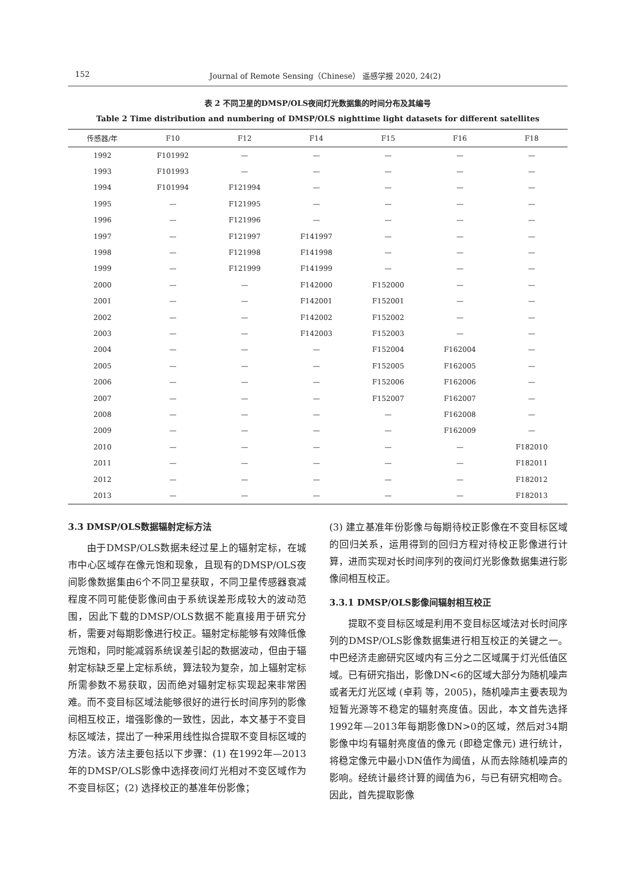152 Journal of Remote Sensing（Chinese） 遥感学报 2020, 24(2)
表 2 不同卫星的DMSP/OLS夜间灯光数据集的时间分布及其编号
Table 2 Time distribution and numbering of DMSP/OLS nighttime light datasets for different satellites
| 传感器/年 | F10 | F12 | F14 | F15 | F16 | F18 |
| --- | --- | --- | --- | --- | --- | --- |
| 1992 | F101992 | — | — | — | — | — |
| 1993 | F101993 | — | — | — | — | — |
| 1994 | F101994 | F121994 | — | — | — | — |
| 1995 | — | F121995 | — | — | — | — |
| 1996 | — | F121996 | — | — | — | — |
| 1997 | — | F121997 | F141997 | — | — | — |
| 1998 | — | F121998 | F141998 | — | — | — |
| 1999 | — | F121999 | F141999 | — | — | — |
| 2000 | — | — | F142000 | F152000 | — | — |
| 2001 | — | — | F142001 | F152001 | — | — |
| 2002 | — | — | F142002 | F152002 | — | — |
| 2003 | — | — | F142003 | F152003 | — | — |
| 2004 | — | — | — | F152004 | F162004 | — |
| 2005 | — | — | — | F152005 | F162005 | — |
| 2006 | — | — | — | F152006 | F162006 | — |
| 2007 | — | — | — | F152007 | F162007 | — |
| 2008 | — | — | — | — | F162008 | — |
| 2009 | — | — | — | — | F162009 | — |
| 2010 | — | — | — | — | — | F182010 |
| 2011 | — | — | — | — | — | F182011 |
| 2012 | — | — | — | — | — | F182012 |
| 2013 | — | — | — | — | — | F182013 |
3.3 DMSP/OLS数据辐射定标方法
由于DMSP/OLS数据未经过星上的辐射定标，在城市中心区域存在像元饱和现象，且现有的DMSP/OLS夜间影像数据集由6个不同卫星获取，不同卫星传感器衰减程度不同可能使影像间由于系统误差形成较大的波动范围，因此下载的DMSP/OLS数据不能直接用于研究分析，需要对每期影像进行校正。辐射定标能够有效降低像元饱和，同时能减弱系统误差引起的数据波动，但由于辐射定标缺乏星上定标系统，算法较为复杂，加上辐射定标所需参数不易获取，因而绝对辐射定标实现起来非常困难。而不变目标区域法能够很好的进行长时间序列的影像间相互校正，增强影像的一致性，因此，本文基于不变目标区域法，提出了一种采用线性拟合提取不变目标区域的方法。该方法主要包括以下步骤：(1) 在1992年—2013年的DMSP/OLS影像中选择夜间灯光相对不变区域作为不变目标区；(2) 选择校正的基准年份影像；
(3) 建立基准年份影像与每期待校正影像在不变目标区域的回归关系，运用得到的回归方程对待校正影像进行计算，进而实现对长时间序列的夜间灯光影像数据集进行影像间相互校正。
3.3.1 DMSP/OLS影像间辐射相互校正
提取不变目标区域是利用不变目标区域法对长时间序列的DMSP/OLS影像数据集进行相互校正的关键之一。中巴经济走廊研究区域内有三分之二区域属于灯光低值区域。已有研究指出，影像DN<6的区域大部分为随机噪声或者无灯光区域 (卓莉 等，2005)，随机噪声主要表现为短暂光源等不稳定的辐射亮度值。因此，本文首先选择1992年—2013年每期影像DN>0的区域，然后对34期影像中均有辐射亮度值的像元 (即稳定像元) 进行统计，将稳定像元中最小DN值作为阈值，从而去除随机噪声的影响。经统计最终计算的阈值为6，与已有研究相吻合。因此，首先提取影像